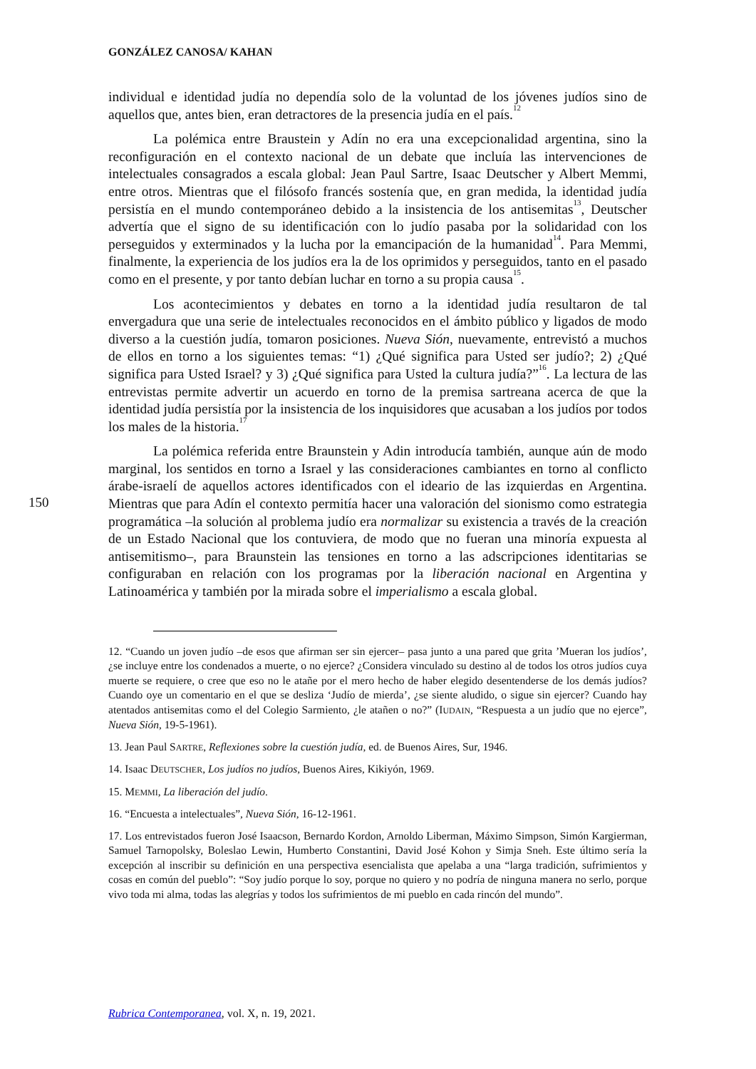GONZÁLEZ CANOSA/ KAHAN
150
individual e identidad judía no dependía solo de la voluntad de los jóvenes judíos sino de aquellos que, antes bien, eran detractores de la presencia judía en el país.<sup>12</sup>
La polémica entre Braustein y Adín no era una excepcionalidad argentina, sino la reconfiguración en el contexto nacional de un debate que incluía las intervenciones de intelectuales consagrados a escala global: Jean Paul Sartre, Isaac Deutscher y Albert Memmi, entre otros. Mientras que el filósofo francés sostenía que, en gran medida, la identidad judía persistía en el mundo contemporáneo debido a la insistencia de los antisemitas<sup>13</sup>, Deutscher advertía que el signo de su identificación con lo judío pasaba por la solidaridad con los perseguidos y exterminados y la lucha por la emancipación de la humanidad<sup>14</sup>. Para Memmi, finalmente, la experiencia de los judíos era la de los oprimidos y perseguidos, tanto en el pasado como en el presente, y por tanto debían luchar en torno a su propia causa<sup>15</sup>.
Los acontecimientos y debates en torno a la identidad judía resultaron de tal envergadura que una serie de intelectuales reconocidos en el ámbito público y ligados de modo diverso a la cuestión judía, tomaron posiciones. Nueva Sión, nuevamente, entrevistó a muchos de ellos en torno a los siguientes temas: “1) ¿Qué significa para Usted ser judío?; 2) ¿Qué significa para Usted Israel? y 3) ¿Qué significa para Usted la cultura judía?”<sup>16</sup>. La lectura de las entrevistas permite advertir un acuerdo en torno de la premisa sartreana acerca de que la identidad judía persistía por la insistencia de los inquisidores que acusaban a los judíos por todos los males de la historia.<sup>17</sup>
La polémica referida entre Braunstein y Adin introducía también, aunque aún de modo marginal, los sentidos en torno a Israel y las consideraciones cambiantes en torno al conflicto árabe-israelí de aquellos actores identificados con el ideario de las izquierdas en Argentina. Mientras que para Adín el contexto permitía hacer una valoración del sionismo como estrategia programática –la solución al problema judío era normalizar su existencia a través de la creación de un Estado Nacional que los contuviera, de modo que no fueran una minoría expuesta al antisemitismo–, para Braunstein las tensiones en torno a las adscripciones identitarias se configuraban en relación con los programas por la liberación nacional en Argentina y Latinoamérica y también por la mirada sobre el imperialismo a escala global.
12. “Cuando un joven judío –de esos que afirman ser sin ejercer– pasa junto a una pared que grita ’Mueran los judíos’, ¿se incluye entre los condenados a muerte, o no ejerce? ¿Considera vinculado su destino al de todos los otros judíos cuya muerte se requiere, o cree que eso no le atañe por el mero hecho de haber elegido desentenderse de los demás judíos? Cuando oye un comentario en el que se desliza ‘Judío de mierda’, ¿se siente aludido, o sigue sin ejercer? Cuando hay atentados antisemitas como el del Colegio Sarmiento, ¿le atañen o no?” (IUDAIN, “Respuesta a un judío que no ejerce”, Nueva Sión, 19-5-1961).
13. Jean Paul SARTRE, Reflexiones sobre la cuestión judía, ed. de Buenos Aires, Sur, 1946.
14. Isaac DEUTSCHER, Los judíos no judíos, Buenos Aires, Kikiyón, 1969.
15. MEMMI, La liberación del judío.
16. “Encuesta a intelectuales”, Nueva Sión, 16-12-1961.
17. Los entrevistados fueron José Isaacson, Bernardo Kordon, Arnoldo Liberman, Máximo Simpson, Simón Kargierman, Samuel Tarnopolsky, Boleslao Lewin, Humberto Constantini, David José Kohon y Simja Sneh. Este último sería la excepción al inscribir su definición en una perspectiva esencialista que apelaba a una “larga tradición, sufrimientos y cosas en común del pueblo”: “Soy judío porque lo soy, porque no quiero y no podría de ninguna manera no serlo, porque vivo toda mi alma, todas las alegrías y todos los sufrimientos de mi pueblo en cada rincón del mundo”.
Rubrica Contemporanea, vol. X, n. 19, 2021.